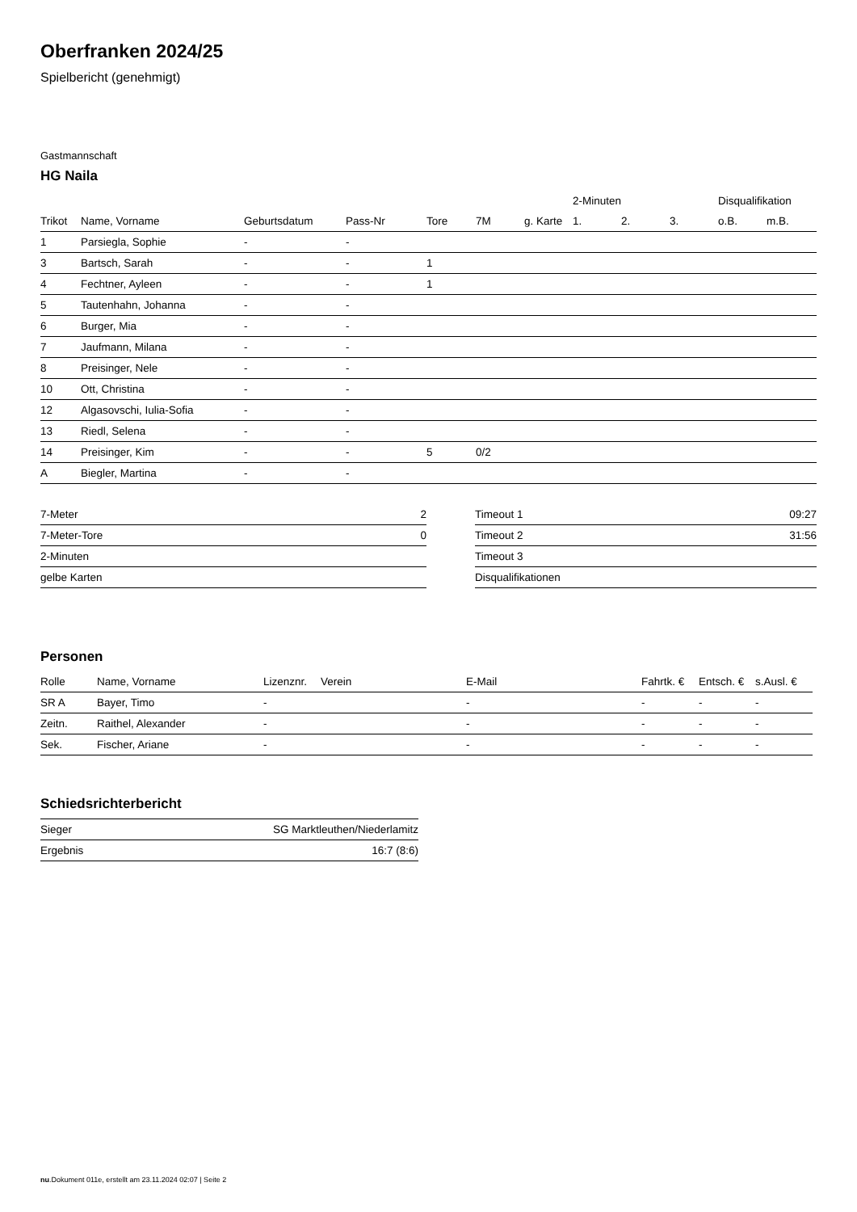Oberfranken 2024/25
Spielbericht (genehmigt)
Gastmannschaft
HG Naila
| | | | | | | | 2-Minuten | | | Disqualifikation | |
| --- | --- | --- | --- | --- | --- | --- | --- | --- | --- | --- | --- |
| Trikot | Name, Vorname | Geburtsdatum | Pass-Nr | Tore | 7M | g. Karte | 1. | 2. | 3. | o.B. | m.B. |
| 1 | Parsiegla, Sophie | - | - | | | | | | | | |
| 3 | Bartsch, Sarah | - | - | 1 | | | | | | | |
| 4 | Fechtner, Ayleen | - | - | 1 | | | | | | | |
| 5 | Tautenhahn, Johanna | - | - | | | | | | | | |
| 6 | Burger, Mia | - | - | | | | | | | | |
| 7 | Jaufmann, Milana | - | - | | | | | | | | |
| 8 | Preisinger, Nele | - | - | | | | | | | | |
| 10 | Ott, Christina | - | - | | | | | | | | |
| 12 | Algasovschi, Iulia-Sofia | - | - | | | | | | | | |
| 13 | Riedl, Selena | - | - | | | | | | | | |
| 14 | Preisinger, Kim | - | - | 5 | 0/2 | | | | | | |
| A | Biegler, Martina | - | - | | | | | | | | |
| 7-Meter | 2 |
| 7-Meter-Tore | 0 |
| 2-Minuten | |
| gelbe Karten | |
| Timeout 1 | 09:27 |
| Timeout 2 | 31:56 |
| Timeout 3 | |
| Disqualifikationen | |
Personen
| Rolle | Name, Vorname | Lizenznr. | Verein | E-Mail | Fahrtk. € | Entsch. € | s.Ausl. € |
| --- | --- | --- | --- | --- | --- | --- | --- |
| SR A | Bayer, Timo | - | | - | - | - | - |
| Zeitn. | Raithel, Alexander | - | | - | - | - | - |
| Sek. | Fischer, Ariane | - | | - | - | - | - |
Schiedsrichterbericht
| Sieger | SG Marktleuthen/Niederlamitz |
| Ergebnis | 16:7 (8:6) |
nu.Dokument 011e, erstellt am 23.11.2024 02:07 | Seite 2